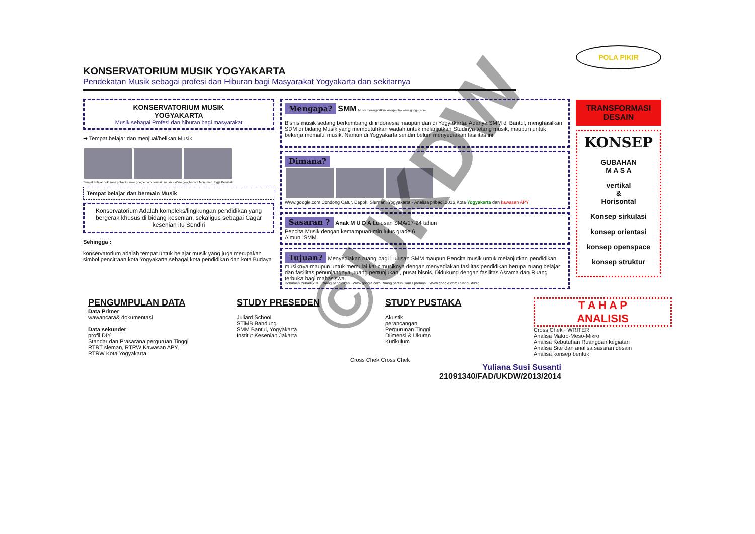KONSERVATORIUM MUSIK YOGYAKARTA
Pendekatan Musik sebagai profesi dan Hiburan bagi Masyarakat Yogyakarta dan sekitarnya
KONSERVATORIUM MUSIK
YOGYAKARTA
Musik sebagai Profesi dan hiburan bagi masyarakat
➜ Tempat belajar dan menjual/belikan Musik
Tempat belajar dokumen pribadi · www.google.com bermain musik · Www.google.com Monumen Jogja Kembali
Tempat belajar dan bermain Musik
Konservatorium Adalah kompleks/lingkungan pendidikan yang bergerak khusus di bidang kesenian, sekaligus sebagai Cagar kesenian itu Sendiri
Sehingga :
konservatorium adalah tempat untuk belajar musik yang juga merupakan simbol pencitraan kota Yogyakarta sebagai kota pendidikan dan kota Budaya
Mengapa? SMM Musik meningkatkan kinerja otak www.google.com
Bisnis musik sedang berkembang di indonesia maupun dan di Yogyakarta. Adanya SMM di Bantul, menghasilkan SDM di bidang Musik yang membutuhkan wadah untuk melanjutkan Studinya tetang musik, maupun untuk bekerja memalui musik. Namun di Yogyakarta sendiri belum menyediakan fasilitas ini.
Dimana?
Www.google.com Condong Catur, Depok, Sleman, Yogyakarta · Analisa pribadi,2013 Kota Yogyakarta dan kawasan APY
Sasaran ? Anak M U D A Lulusan SMA/17-24 tahun
Pencita Musik dengan kemampuan min lulus grade 6
Almuni SMM
Tujuan? Menyediakan ruang bagi Lulusan SMM maupun Pencita musik untuk melanjutkan pendidikan musiknya maupun untuk memulai karir musiknya dengan menyediakan fasilitas pendidikan berupa ruang belajar dan fasilitas penunjangnya ,ruang pertunjukan , pusat bisnis. Didukung dengan fasilitas Asrama dan Ruang terbuka bagi mahasiswa.
Dokumen pribadi,2013 Ruang pendidikan · Www.google.com Ruang pertunjukan / promosi · Www.google.com Ruang Studio
POLA PIKIR
TRANSFORMASI DESAIN
KONSEP
GUBAHAN
M A S A
vertikal
&
Horisontal
Konsep sirkulasi
konsep orientasi
konsep openspace
konsep struktur
PENGUMPULAN DATA
Data Primer
wawancara& dokumentasi
Data sekunder
profil DIY
Standar dan Prasarana perguruan Tinggi
RTRT sleman, RTRW Kawasan APY,
RTRW Kota Yogyakarta
STUDY PRESEDEN
Juliard School
STiMB Bandung
SMM Bantul, Yogyakarta
Institut Kesenian Jakarta
STUDY PUSTAKA
Akustik
perancangan
Pergurunan Tinggi
Dlimensi & Ukuran
Kurikulum
T A H A P
ANALISIS
Cross Chek · WRITER
Analisa Makro-Meso-Mikro
Analisa Kebutuhan Ruangdan kegiatan
Analisa Site dan analisa sasaran desain
Analisa konsep bentuk
Cross Chek Cross Chek
Yuliana Susi Susanti
21091340/FAD/UKDW/2013/2014
©UKDW